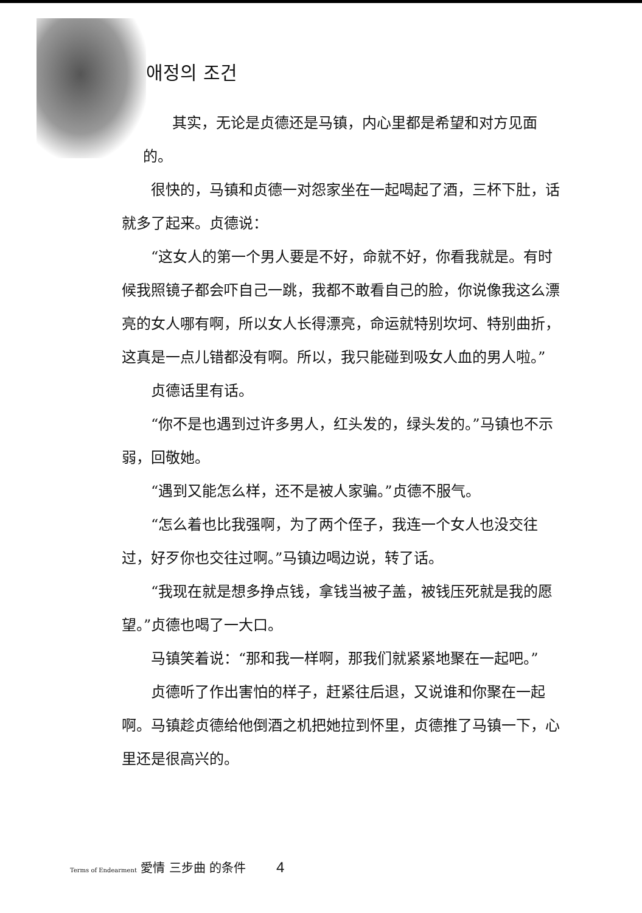애정의 조건
其实，无论是贞德还是马镇，内心里都是希望和对方见面的。
很快的，马镇和贞德一对怨家坐在一起喝起了酒，三杯下肚，话就多了起来。贞德说：
“这女人的第一个男人要是不好，命就不好，你看我就是。有时候我照镜子都会吓自己一跳，我都不敢看自己的脸，你说像我这么漂亮的女人哪有啊，所以女人长得漂亮，命运就特别坎坷、特别曲折，这真是一点儿错都没有啊。所以，我只能碰到吸女人血的男人啦。”
贞德话里有话。
“你不是也遇到过许多男人，红头发的，绿头发的。”马镇也不示弱，回敬她。
“遇到又能怎么样，还不是被人家骗。”贞德不服气。
“怎么着也比我强啊，为了两个侄子，我连一个女人也没交往过，好歹你也交往过啊。”马镇边喝边说，转了话。
“我现在就是想多挣点钱，拿钱当被子盖，被钱压死就是我的愿望。”贞德也喝了一大口。
马镇笑着说：“那和我一样啊，那我们就紧紧地聚在一起吧。”
贞德听了作出害怕的样子，赶紧往后退，又说谁和你聚在一起啊。马镇趁贞德给他倒酒之机把她拉到怀里，贞德推了马镇一下，心里还是很高兴的。
Terms of Endearment 愛情 三步曲 的条件
4